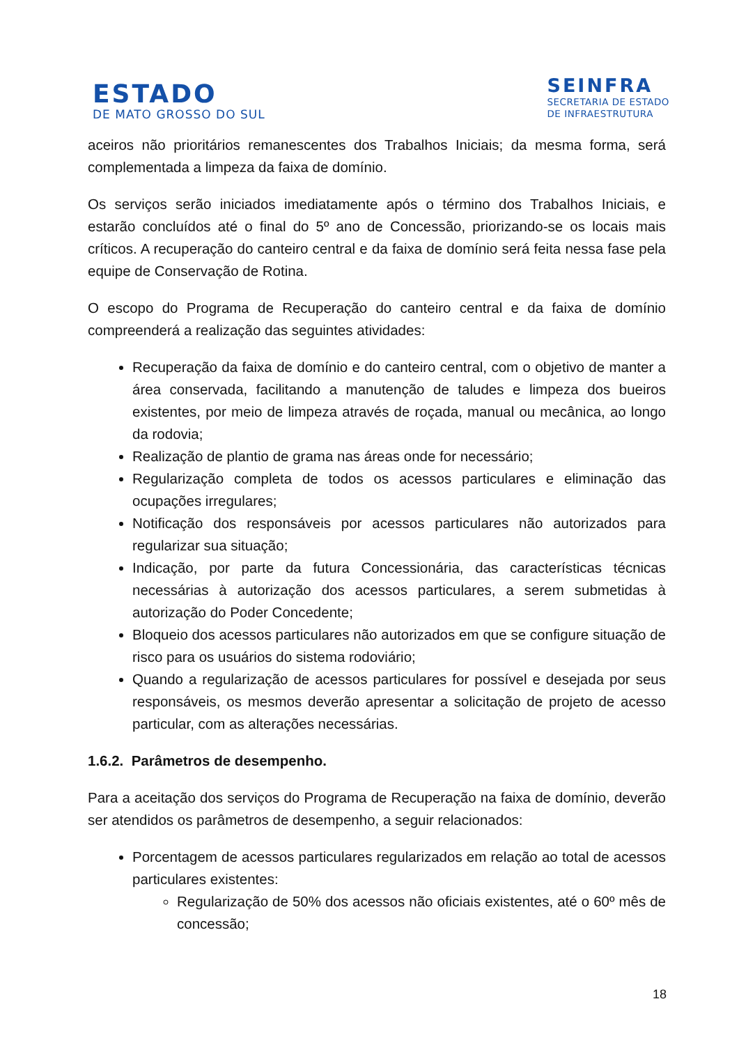ESTADO
DE MATO GROSSO DO SUL
SEINFRA
SECRETARIA DE ESTADO
DE INFRAESTRUTURA
aceiros não prioritários remanescentes dos Trabalhos Iniciais; da mesma forma, será complementada a limpeza da faixa de domínio.
Os serviços serão iniciados imediatamente após o término dos Trabalhos Iniciais, e estarão concluídos até o final do 5º ano de Concessão, priorizando-se os locais mais críticos. A recuperação do canteiro central e da faixa de domínio será feita nessa fase pela equipe de Conservação de Rotina.
O escopo do Programa de Recuperação do canteiro central e da faixa de domínio compreenderá a realização das seguintes atividades:
Recuperação da faixa de domínio e do canteiro central, com o objetivo de manter a área conservada, facilitando a manutenção de taludes e limpeza dos bueiros existentes, por meio de limpeza através de roçada, manual ou mecânica, ao longo da rodovia;
Realização de plantio de grama nas áreas onde for necessário;
Regularização completa de todos os acessos particulares e eliminação das ocupações irregulares;
Notificação dos responsáveis por acessos particulares não autorizados para regularizar sua situação;
Indicação, por parte da futura Concessionária, das características técnicas necessárias à autorização dos acessos particulares, a serem submetidas à autorização do Poder Concedente;
Bloqueio dos acessos particulares não autorizados em que se configure situação de risco para os usuários do sistema rodoviário;
Quando a regularização de acessos particulares for possível e desejada por seus responsáveis, os mesmos deverão apresentar a solicitação de projeto de acesso particular, com as alterações necessárias.
1.6.2. Parâmetros de desempenho.
Para a aceitação dos serviços do Programa de Recuperação na faixa de domínio, deverão ser atendidos os parâmetros de desempenho, a seguir relacionados:
Porcentagem de acessos particulares regularizados em relação ao total de acessos particulares existentes:
Regularização de 50% dos acessos não oficiais existentes, até o 60º mês de concessão;
18